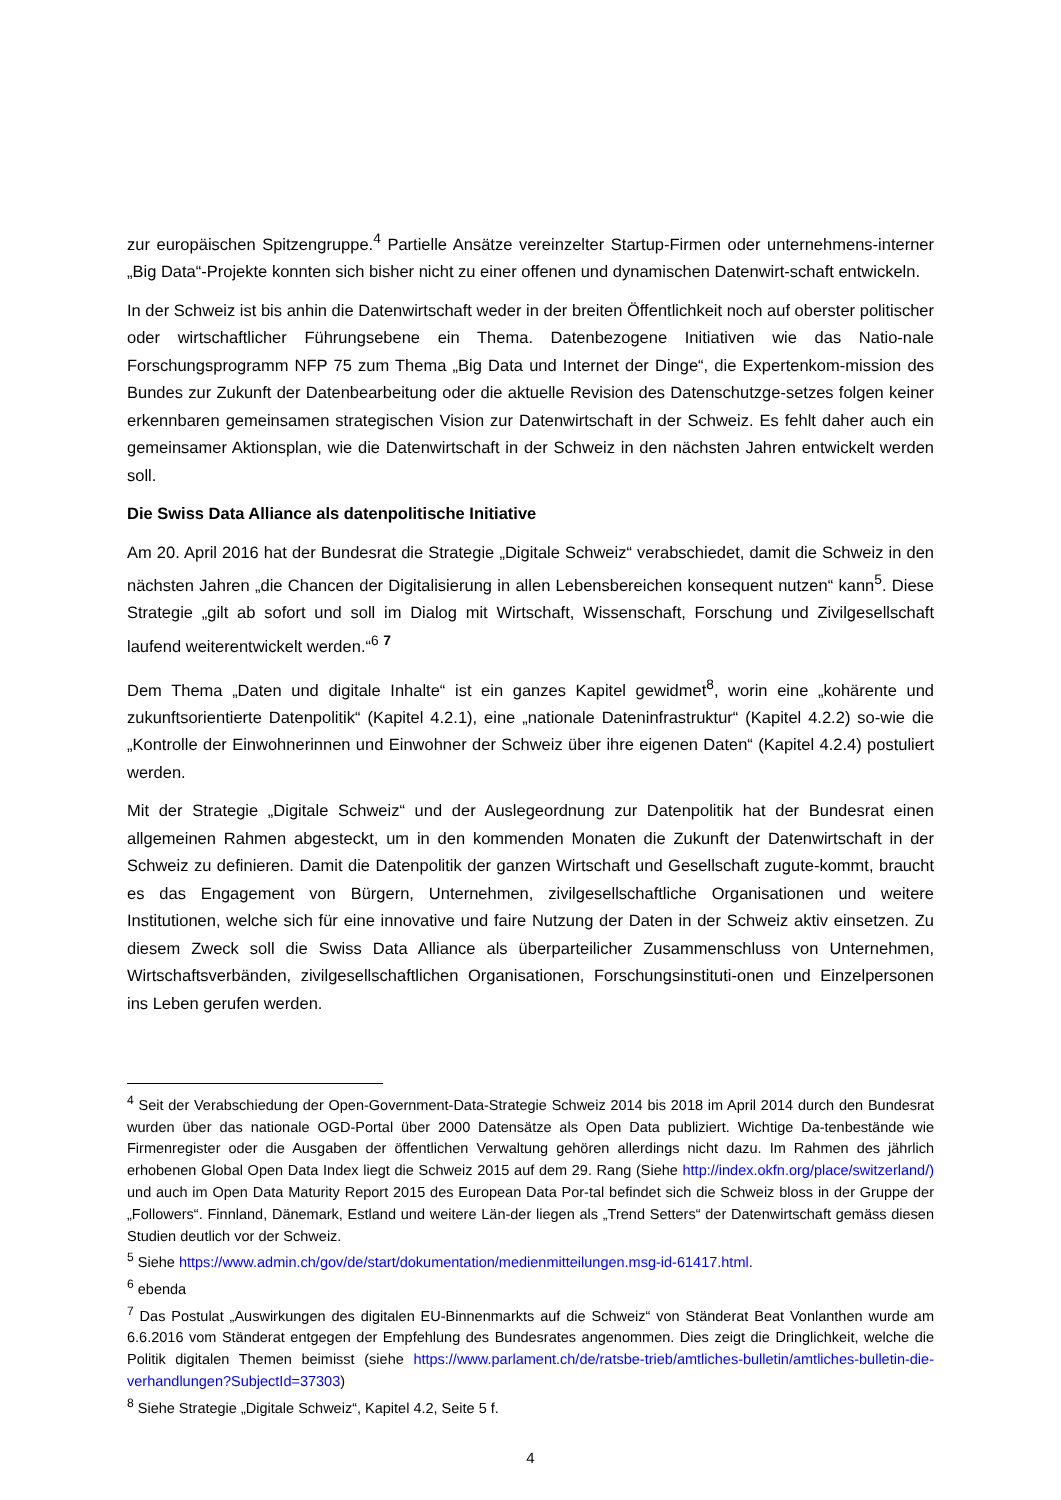zur europäischen Spitzengruppe.<sup>4</sup> Partielle Ansätze vereinzelter Startup-Firmen oder unternehmens-interner „Big Data“-Projekte konnten sich bisher nicht zu einer offenen und dynamischen Datenwirt-schaft entwickeln.
In der Schweiz ist bis anhin die Datenwirtschaft weder in der breiten Öffentlichkeit noch auf oberster politischer oder wirtschaftlicher Führungsebene ein Thema. Datenbezogene Initiativen wie das Natio-nale Forschungsprogramm NFP 75 zum Thema „Big Data und Internet der Dinge“, die Expertenkom-mission des Bundes zur Zukunft der Datenbearbeitung oder die aktuelle Revision des Datenschutzge-setzes folgen keiner erkennbaren gemeinsamen strategischen Vision zur Datenwirtschaft in der Schweiz. Es fehlt daher auch ein gemeinsamer Aktionsplan, wie die Datenwirtschaft in der Schweiz in den nächsten Jahren entwickelt werden soll.
Die Swiss Data Alliance als datenpolitische Initiative
Am 20. April 2016 hat der Bundesrat die Strategie „Digitale Schweiz“ verabschiedet, damit die Schweiz in den nächsten Jahren „die Chancen der Digitalisierung in allen Lebensbereichen konsequent nutzen“ kann<sup>5</sup>. Diese Strategie „gilt ab sofort und soll im Dialog mit Wirtschaft, Wissenschaft, Forschung und Zivilgesellschaft laufend weiterentwickelt werden.“<sup>6</sup> <sup>7</sup>
Dem Thema „Daten und digitale Inhalte“ ist ein ganzes Kapitel gewidmet<sup>8</sup>, worin eine „kohärente und zukunftsorientierte Datenpolitik“ (Kapitel 4.2.1), eine „nationale Dateninfrastruktur“ (Kapitel 4.2.2) so-wie die „Kontrolle der Einwohnerinnen und Einwohner der Schweiz über ihre eigenen Daten“ (Kapitel 4.2.4) postuliert werden.
Mit der Strategie „Digitale Schweiz“ und der Auslegeordnung zur Datenpolitik hat der Bundesrat einen allgemeinen Rahmen abgesteckt, um in den kommenden Monaten die Zukunft der Datenwirtschaft in der Schweiz zu definieren. Damit die Datenpolitik der ganzen Wirtschaft und Gesellschaft zugute-kommt, braucht es das Engagement von Bürgern, Unternehmen, zivilgesellschaftliche Organisationen und weitere Institutionen, welche sich für eine innovative und faire Nutzung der Daten in der Schweiz aktiv einsetzen. Zu diesem Zweck soll die Swiss Data Alliance als überparteilicher Zusammenschluss von Unternehmen, Wirtschaftsverbänden, zivilgesellschaftlichen Organisationen, Forschungsinstituti-onen und Einzelpersonen ins Leben gerufen werden.
<sup>4</sup> Seit der Verabschiedung der Open-Government-Data-Strategie Schweiz 2014 bis 2018 im April 2014 durch den Bundesrat wurden über das nationale OGD-Portal über 2000 Datensätze als Open Data publiziert. Wichtige Da-tenbestände wie Firmenregister oder die Ausgaben der öffentlichen Verwaltung gehören allerdings nicht dazu. Im Rahmen des jährlich erhobenen Global Open Data Index liegt die Schweiz 2015 auf dem 29. Rang (Siehe http://index.okfn.org/place/switzerland/) und auch im Open Data Maturity Report 2015 des European Data Por-tal befindet sich die Schweiz bloss in der Gruppe der „Followers“. Finnland, Dänemark, Estland und weitere Län-der liegen als „Trend Setters“ der Datenwirtschaft gemäss diesen Studien deutlich vor der Schweiz.
<sup>5</sup> Siehe https://www.admin.ch/gov/de/start/dokumentation/medienmitteilungen.msg-id-61417.html.
<sup>6</sup> ebenda
<sup>7</sup> Das Postulat „Auswirkungen des digitalen EU-Binnenmarkts auf die Schweiz“ von Ständerat Beat Vonlanthen wurde am 6.6.2016 vom Ständerat entgegen der Empfehlung des Bundesrates angenommen. Dies zeigt die Dringlichkeit, welche die Politik digitalen Themen beimisst (siehe https://www.parlament.ch/de/ratsbe-trieb/amtliches-bulletin/amtliches-bulletin-die-verhandlungen?SubjectId=37303)
<sup>8</sup> Siehe Strategie „Digitale Schweiz“, Kapitel 4.2, Seite 5 f.
4